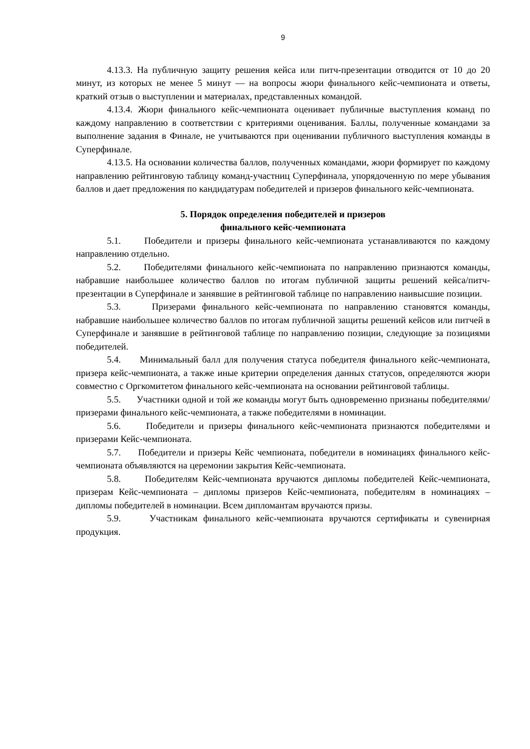9
4.13.3. На публичную защиту решения кейса или питч-презентации отводится от 10 до 20 минут, из которых не менее 5 минут — на вопросы жюри финального кейс-чемпионата и ответы, краткий отзыв о выступлении и материалах, представленных командой.
4.13.4. Жюри финального кейс-чемпионата оценивает публичные выступления команд по каждому направлению в соответствии с критериями оценивания. Баллы, полученные командами за выполнение задания в Финале, не учитываются при оценивании публичного выступления команды в Суперфинале.
4.13.5. На основании количества баллов, полученных командами, жюри формирует по каждому направлению рейтинговую таблицу команд-участниц Суперфинала, упорядоченную по мере убывания баллов и дает предложения по кандидатурам победителей и призеров финального кейс-чемпионата.
5. Порядок определения победителей и призеров
финального кейс-чемпионата
5.1. Победители и призеры финального кейс-чемпионата устанавливаются по каждому направлению отдельно.
5.2. Победителями финального кейс-чемпионата по направлению признаются команды, набравшие наибольшее количество баллов по итогам публичной защиты решений кейса/питч-презентации в Суперфинале и занявшие в рейтинговой таблице по направлению наивысшие позиции.
5.3. Призерами финального кейс-чемпионата по направлению становятся команды, набравшие наибольшее количество баллов по итогам публичной защиты решений кейсов или питчей в Суперфинале и занявшие в рейтинговой таблице по направлению позиции, следующие за позициями победителей.
5.4. Минимальный балл для получения статуса победителя финального кейс-чемпионата, призера кейс-чемпионата, а также иные критерии определения данных статусов, определяются жюри совместно с Оргкомитетом финального кейс-чемпионата на основании рейтинговой таблицы.
5.5. Участники одной и той же команды могут быть одновременно признаны победителями/призерами финального кейс-чемпионата, а также победителями в номинации.
5.6. Победители и призеры финального кейс-чемпионата признаются победителями и призерами Кейс-чемпионата.
5.7. Победители и призеры Кейс чемпионата, победители в номинациях финального кейс-чемпионата объявляются на церемонии закрытия Кейс-чемпионата.
5.8. Победителям Кейс-чемпионата вручаются дипломы победителей Кейс-чемпионата, призерам Кейс-чемпионата – дипломы призеров Кейс-чемпионата, победителям в номинациях – дипломы победителей в номинации. Всем дипломантам вручаются призы.
5.9. Участникам финального кейс-чемпионата вручаются сертификаты и сувенирная продукция.